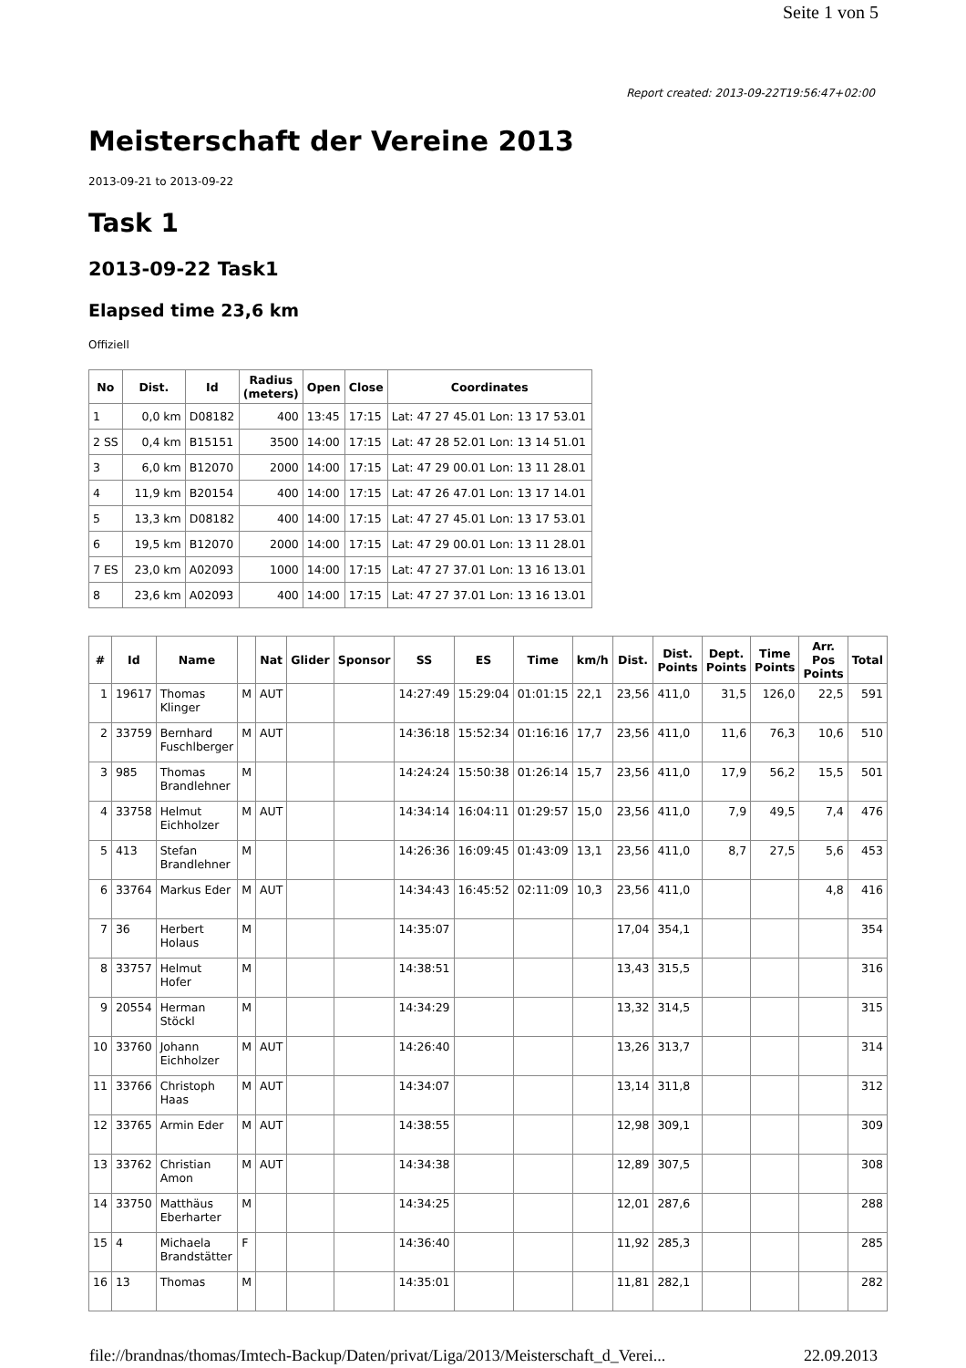Seite 1 von 5
Report created: 2013-09-22T19:56:47+02:00
Meisterschaft der Vereine 2013
2013-09-21 to 2013-09-22
Task 1
2013-09-22 Task1
Elapsed time 23,6 km
Offiziell
| No | Dist. | Id | Radius (meters) | Open | Close | Coordinates |
| --- | --- | --- | --- | --- | --- | --- |
| 1 | 0,0 km | D08182 | 400 | 13:45 | 17:15 | Lat: 47 27 45.01 Lon: 13 17 53.01 |
| 2 SS | 0,4 km | B15151 | 3500 | 14:00 | 17:15 | Lat: 47 28 52.01 Lon: 13 14 51.01 |
| 3 | 6,0 km | B12070 | 2000 | 14:00 | 17:15 | Lat: 47 29 00.01 Lon: 13 11 28.01 |
| 4 | 11,9 km | B20154 | 400 | 14:00 | 17:15 | Lat: 47 26 47.01 Lon: 13 17 14.01 |
| 5 | 13,3 km | D08182 | 400 | 14:00 | 17:15 | Lat: 47 27 45.01 Lon: 13 17 53.01 |
| 6 | 19,5 km | B12070 | 2000 | 14:00 | 17:15 | Lat: 47 29 00.01 Lon: 13 11 28.01 |
| 7 ES | 23,0 km | A02093 | 1000 | 14:00 | 17:15 | Lat: 47 27 37.01 Lon: 13 16 13.01 |
| 8 | 23,6 km | A02093 | 400 | 14:00 | 17:15 | Lat: 47 27 37.01 Lon: 13 16 13.01 |
| # | Id | Name | | Nat | Glider | Sponsor | SS | ES | Time | km/h | Dist. | Dist. Points | Dept. Points | Time Points | Arr. Pos Points | Total |
| --- | --- | --- | --- | --- | --- | --- | --- | --- | --- | --- | --- | --- | --- | --- | --- | --- |
| 1 | 19617 | Thomas Klinger | M | AUT | | | 14:27:49 | 15:29:04 | 01:01:15 | 22,1 | 23,56 | 411,0 | 31,5 | 126,0 | 22,5 | 591 |
| 2 | 33759 | Bernhard Fuschlberger | M | AUT | | | 14:36:18 | 15:52:34 | 01:16:16 | 17,7 | 23,56 | 411,0 | 11,6 | 76,3 | 10,6 | 510 |
| 3 | 985 | Thomas Brandlehner | M | | | | 14:24:24 | 15:50:38 | 01:26:14 | 15,7 | 23,56 | 411,0 | 17,9 | 56,2 | 15,5 | 501 |
| 4 | 33758 | Helmut Eichholzer | M | AUT | | | 14:34:14 | 16:04:11 | 01:29:57 | 15,0 | 23,56 | 411,0 | 7,9 | 49,5 | 7,4 | 476 |
| 5 | 413 | Stefan Brandlehner | M | | | | 14:26:36 | 16:09:45 | 01:43:09 | 13,1 | 23,56 | 411,0 | 8,7 | 27,5 | 5,6 | 453 |
| 6 | 33764 | Markus Eder | M | AUT | | | 14:34:43 | 16:45:52 | 02:11:09 | 10,3 | 23,56 | 411,0 | | | 4,8 | 416 |
| 7 | 36 | Herbert Holaus | M | | | | 14:35:07 | | | | 17,04 | 354,1 | | | | 354 |
| 8 | 33757 | Helmut Hofer | M | | | | 14:38:51 | | | | 13,43 | 315,5 | | | | 316 |
| 9 | 20554 | Herman Stöckl | M | | | | 14:34:29 | | | | 13,32 | 314,5 | | | | 315 |
| 10 | 33760 | Johann Eichholzer | M | AUT | | | 14:26:40 | | | | 13,26 | 313,7 | | | | 314 |
| 11 | 33766 | Christoph Haas | M | AUT | | | 14:34:07 | | | | 13,14 | 311,8 | | | | 312 |
| 12 | 33765 | Armin Eder | M | AUT | | | 14:38:55 | | | | 12,98 | 309,1 | | | | 309 |
| 13 | 33762 | Christian Amon | M | AUT | | | 14:34:38 | | | | 12,89 | 307,5 | | | | 308 |
| 14 | 33750 | Matthäus Eberharter | M | | | | 14:34:25 | | | | 12,01 | 287,6 | | | | 288 |
| 15 | 4 | Michaela Brandstätter | F | | | | 14:36:40 | | | | 11,92 | 285,3 | | | | 285 |
| 16 | 13 | Thomas | M | | | | 14:35:01 | | | | 11,81 | 282,1 | | | | 282 |
file://brandnas/thomas/Imtech-Backup/Daten/privat/Liga/2013/Meisterschaft_d_Verei... 22.09.2013